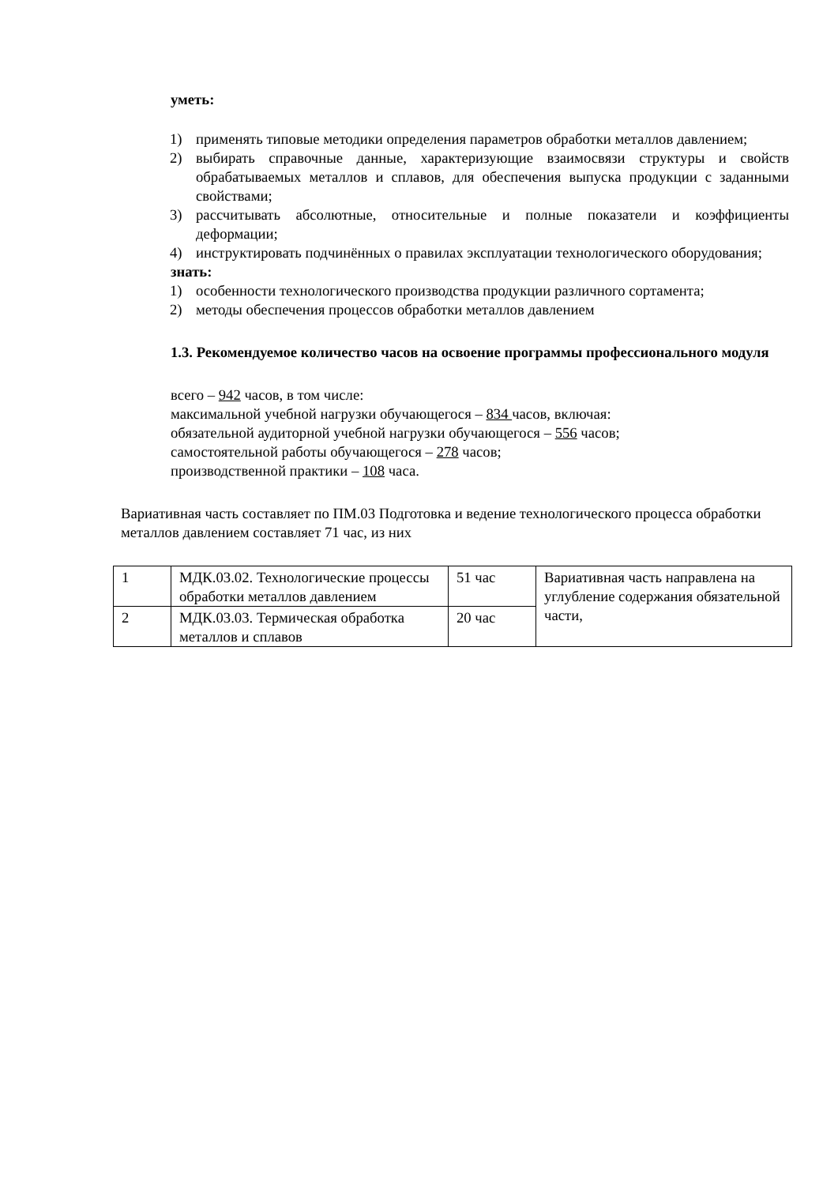уметь:
1) применять типовые методики определения параметров обработки металлов давлением;
2) выбирать справочные данные, характеризующие взаимосвязи структуры и свойств обрабатываемых металлов и сплавов, для обеспечения выпуска продукции с заданными свойствами;
3) рассчитывать абсолютные, относительные и полные показатели и коэффициенты деформации;
4) инструктировать подчинённых о правилах эксплуатации технологического оборудования;
знать:
1) особенности технологического производства продукции различного сортамента;
2) методы обеспечения процессов обработки металлов давлением
1.3. Рекомендуемое количество часов на освоение программы профессионального модуля
всего – 942 часов, в том числе:
максимальной учебной нагрузки обучающегося – 834 часов, включая:
обязательной аудиторной учебной нагрузки обучающегося – 556 часов;
самостоятельной работы обучающегося – 278 часов;
производственной практики – 108 часа.
Вариативная часть составляет по ПМ.03 Подготовка и ведение технологического процесса обработки металлов давлением составляет 71 час, из них
| 1 | МДК.03.02. Технологические процессы обработки металлов давлением | 51 час | Вариативная часть направлена на углубление содержания обязательной части, |
| 2 | МДК.03.03. Термическая обработка металлов и сплавов | 20 час | |